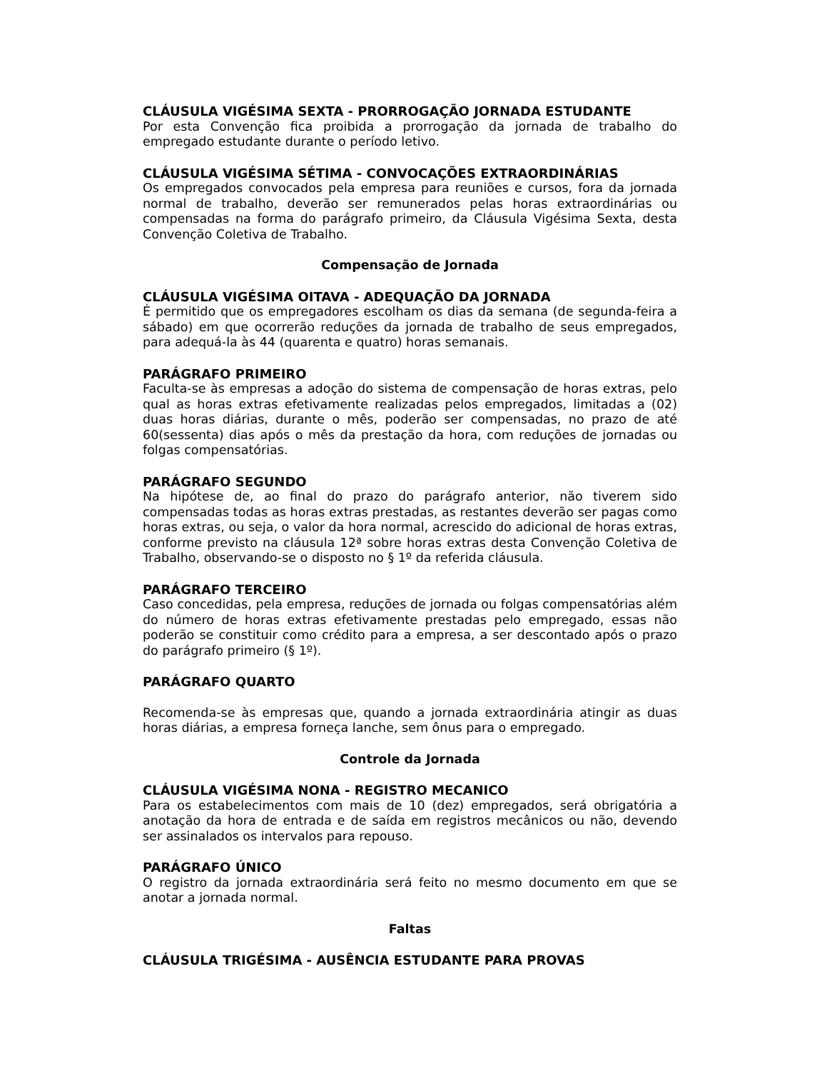CLÁUSULA VIGÉSIMA SEXTA - PRORROGAÇÃO JORNADA ESTUDANTE
Por esta Convenção fica proibida a prorrogação da jornada de trabalho do empregado estudante durante o período letivo.
CLÁUSULA VIGÉSIMA SÉTIMA - CONVOCAÇÕES EXTRAORDINÁRIAS
Os empregados convocados pela empresa para reuniões e cursos, fora da jornada normal de trabalho, deverão ser remunerados pelas horas extraordinárias ou compensadas na forma do parágrafo primeiro, da Cláusula Vigésima Sexta, desta Convenção Coletiva de Trabalho.
Compensação de Jornada
CLÁUSULA VIGÉSIMA OITAVA - ADEQUAÇÃO DA JORNADA
É permitido que os empregadores escolham os dias da semana (de segunda-feira a sábado) em que ocorrerão reduções da jornada de trabalho de seus empregados, para adequá-la às 44 (quarenta e quatro) horas semanais.
PARÁGRAFO PRIMEIRO
Faculta-se às empresas a adoção do sistema de compensação de horas extras, pelo qual as horas extras efetivamente realizadas pelos empregados, limitadas a (02) duas horas diárias, durante o mês, poderão ser compensadas, no prazo de até 60(sessenta) dias após o mês da prestação da hora, com reduções de jornadas ou folgas compensatórias.
PARÁGRAFO SEGUNDO
Na hipótese de, ao final do prazo do parágrafo anterior, não tiverem sido compensadas todas as horas extras prestadas, as restantes deverão ser pagas como horas extras, ou seja, o valor da hora normal, acrescido do adicional de horas extras, conforme previsto na cláusula 12ª sobre horas extras desta Convenção Coletiva de Trabalho, observando-se o disposto no § 1º da referida cláusula.
PARÁGRAFO TERCEIRO
Caso concedidas, pela empresa, reduções de jornada ou folgas compensatórias além do número de horas extras efetivamente prestadas pelo empregado, essas não poderão se constituir como crédito para a empresa, a ser descontado após o prazo do parágrafo primeiro (§ 1º).
PARÁGRAFO QUARTO
Recomenda-se às empresas que, quando a jornada extraordinária atingir as duas horas diárias, a empresa forneça lanche, sem ônus para o empregado.
Controle da Jornada
CLÁUSULA VIGÉSIMA NONA - REGISTRO MECANICO
Para os estabelecimentos com mais de 10 (dez) empregados, será obrigatória a anotação da hora de entrada e de saída em registros mecânicos ou não, devendo ser assinalados os intervalos para repouso.
PARÁGRAFO ÚNICO
O registro da jornada extraordinária será feito no mesmo documento em que se anotar a jornada normal.
Faltas
CLÁUSULA TRIGÉSIMA - AUSÊNCIA ESTUDANTE PARA PROVAS